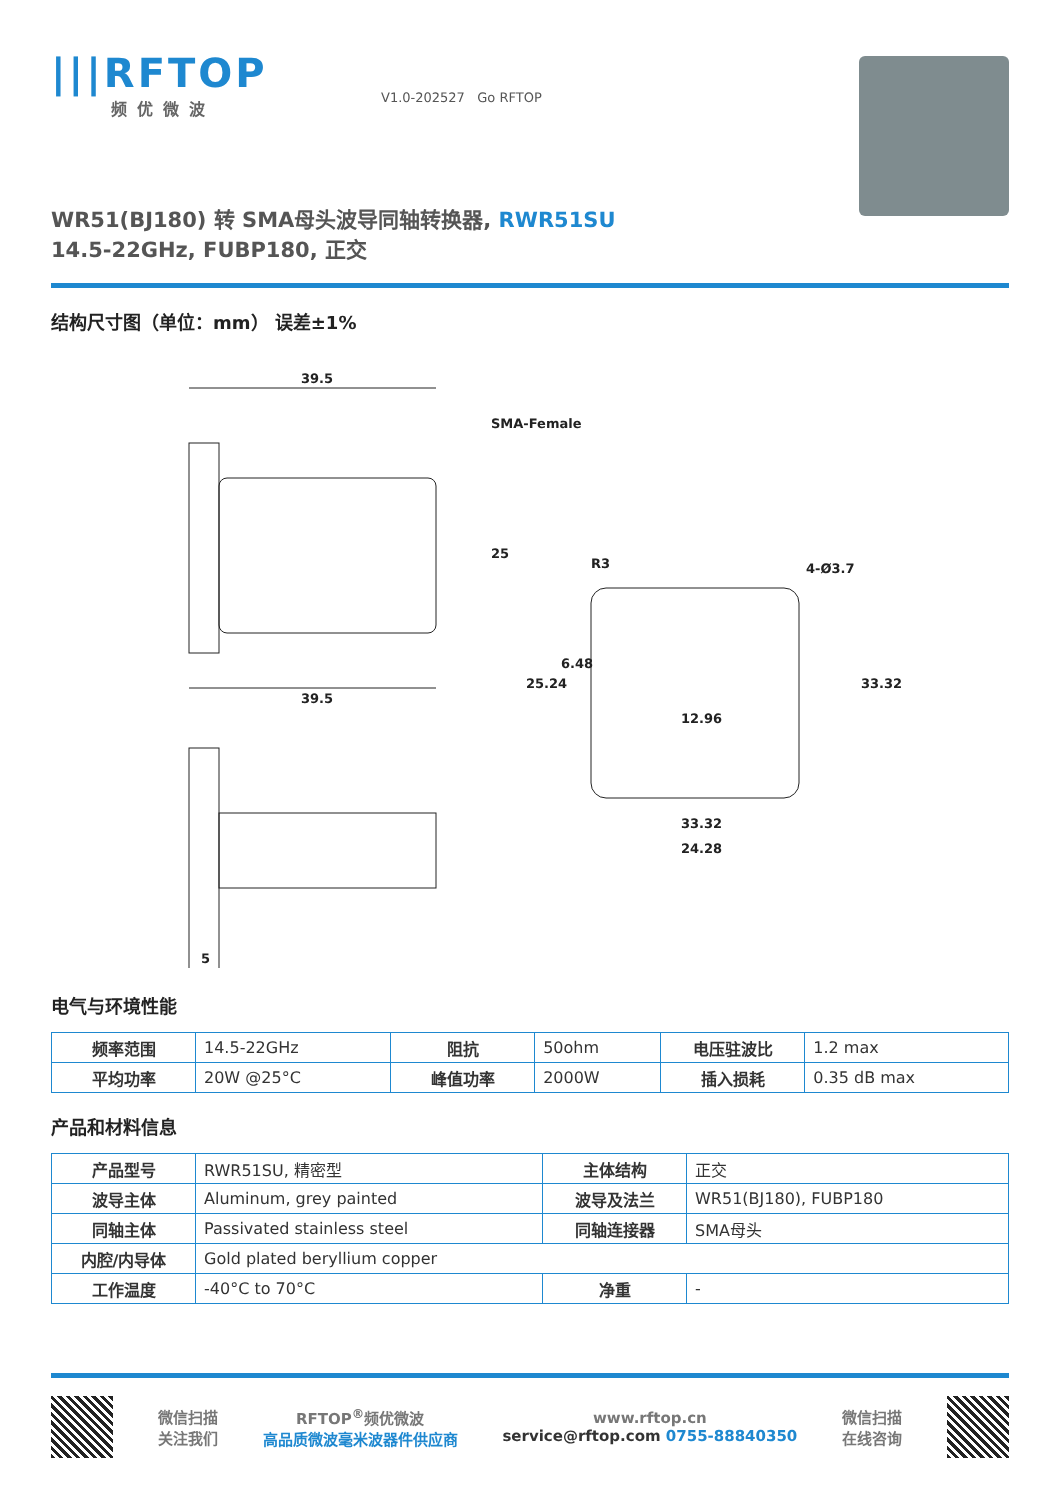|||RFTOP
频优微波
V1.0-202527 Go RFTOP
WR51(BJ180) 转 SMA母头波导同轴转换器, RWR51SU
14.5-22GHz, FUBP180, 正交
结构尺寸图（单位：mm） 误差±1%
39.5
SMA-Female
25
39.5
5
4-Ø3.7
12.96
33.32
24.28
25.24
6.48
33.32
R3
电气与环境性能
| 频率范围 | 14.5-22GHz | 阻抗 | 50ohm | 电压驻波比 | 1.2 max |
| 平均功率 | 20W @25°C | 峰值功率 | 2000W | 插入损耗 | 0.35 dB max |
产品和材料信息
| 产品型号 | RWR51SU, 精密型 | 主体结构 | 正交 |
| 波导主体 | Aluminum, grey painted | 波导及法兰 | WR51(BJ180), FUBP180 |
| 同轴主体 | Passivated stainless steel | 同轴连接器 | SMA母头 |
| 内腔/内导体 | Gold plated beryllium copper | | |
| 工作温度 | -40°C to 70°C | 净重 | - |
微信扫描
关注我们
RFTOP<sup>®</sup>频优微波
高品质微波毫米波器件供应商
www.rftop.cn
service@rftop.com 0755-88840350
微信扫描
在线咨询